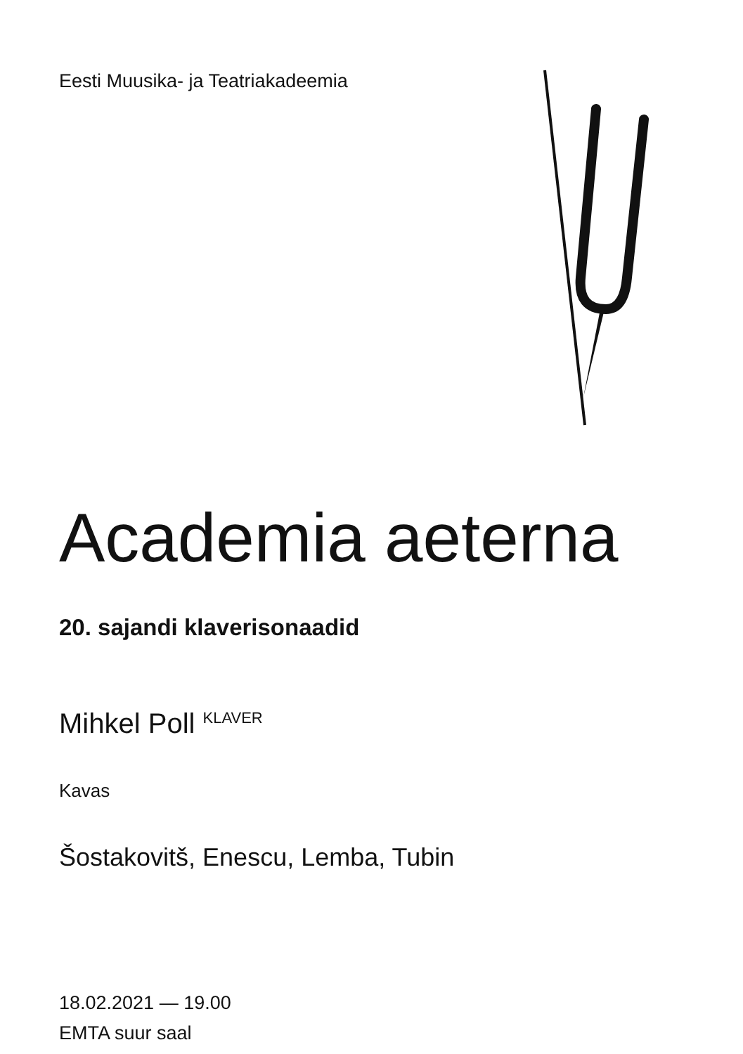Eesti Muusika- ja Teatriakadeemia
Academia aeterna
20. sajandi klaverisonaadid
Mihkel Poll <sup>KLAVER</sup>
Kavas
Šostakovitš, Enescu, Lemba, Tubin
18.02.2021 — 19.00
EMTA suur saal